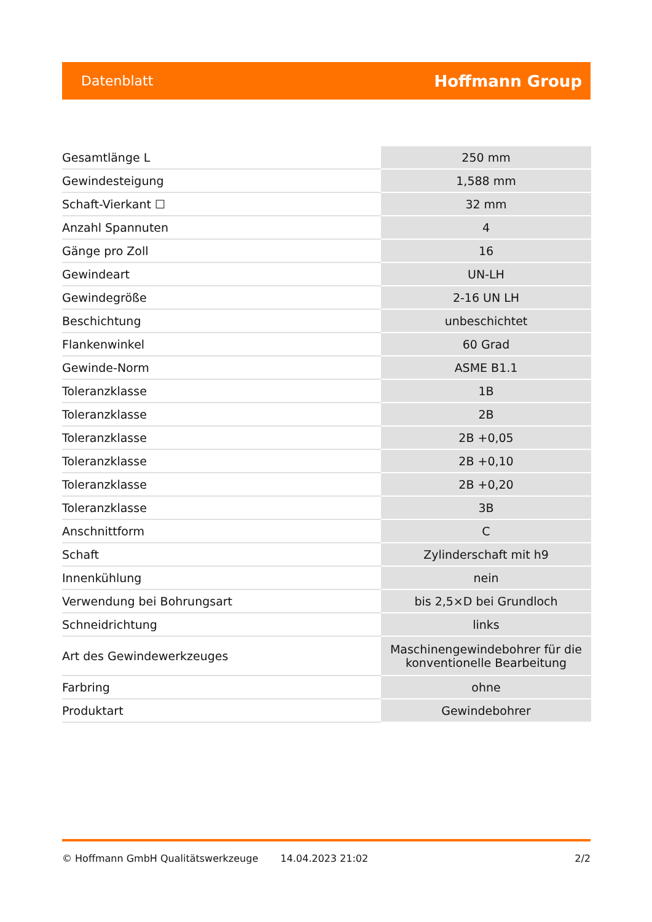Datenblatt Hoffmann Group
| Gesamtlänge L | 250 mm |
| Gewindesteigung | 1,588 mm |
| Schaft-Vierkant ☐ | 32 mm |
| Anzahl Spannuten | 4 |
| Gänge pro Zoll | 16 |
| Gewindeart | UN-LH |
| Gewindegröße | 2-16 UN LH |
| Beschichtung | unbeschichtet |
| Flankenwinkel | 60 Grad |
| Gewinde-Norm | ASME B1.1 |
| Toleranzklasse | 1B |
| Toleranzklasse | 2B |
| Toleranzklasse | 2B +0,05 |
| Toleranzklasse | 2B +0,10 |
| Toleranzklasse | 2B +0,20 |
| Toleranzklasse | 3B |
| Anschnittform | C |
| Schaft | Zylinderschaft mit h9 |
| Innenkühlung | nein |
| Verwendung bei Bohrungsart | bis 2,5×D bei Grundloch |
| Schneidrichtung | links |
| Art des Gewindewerkzeuges | Maschinengewindebohrer für die konventionelle Bearbeitung |
| Farbring | ohne |
| Produktart | Gewindebohrer |
© Hoffmann GmbH Qualitätswerkzeuge 14.04.2023 21:02 2/2